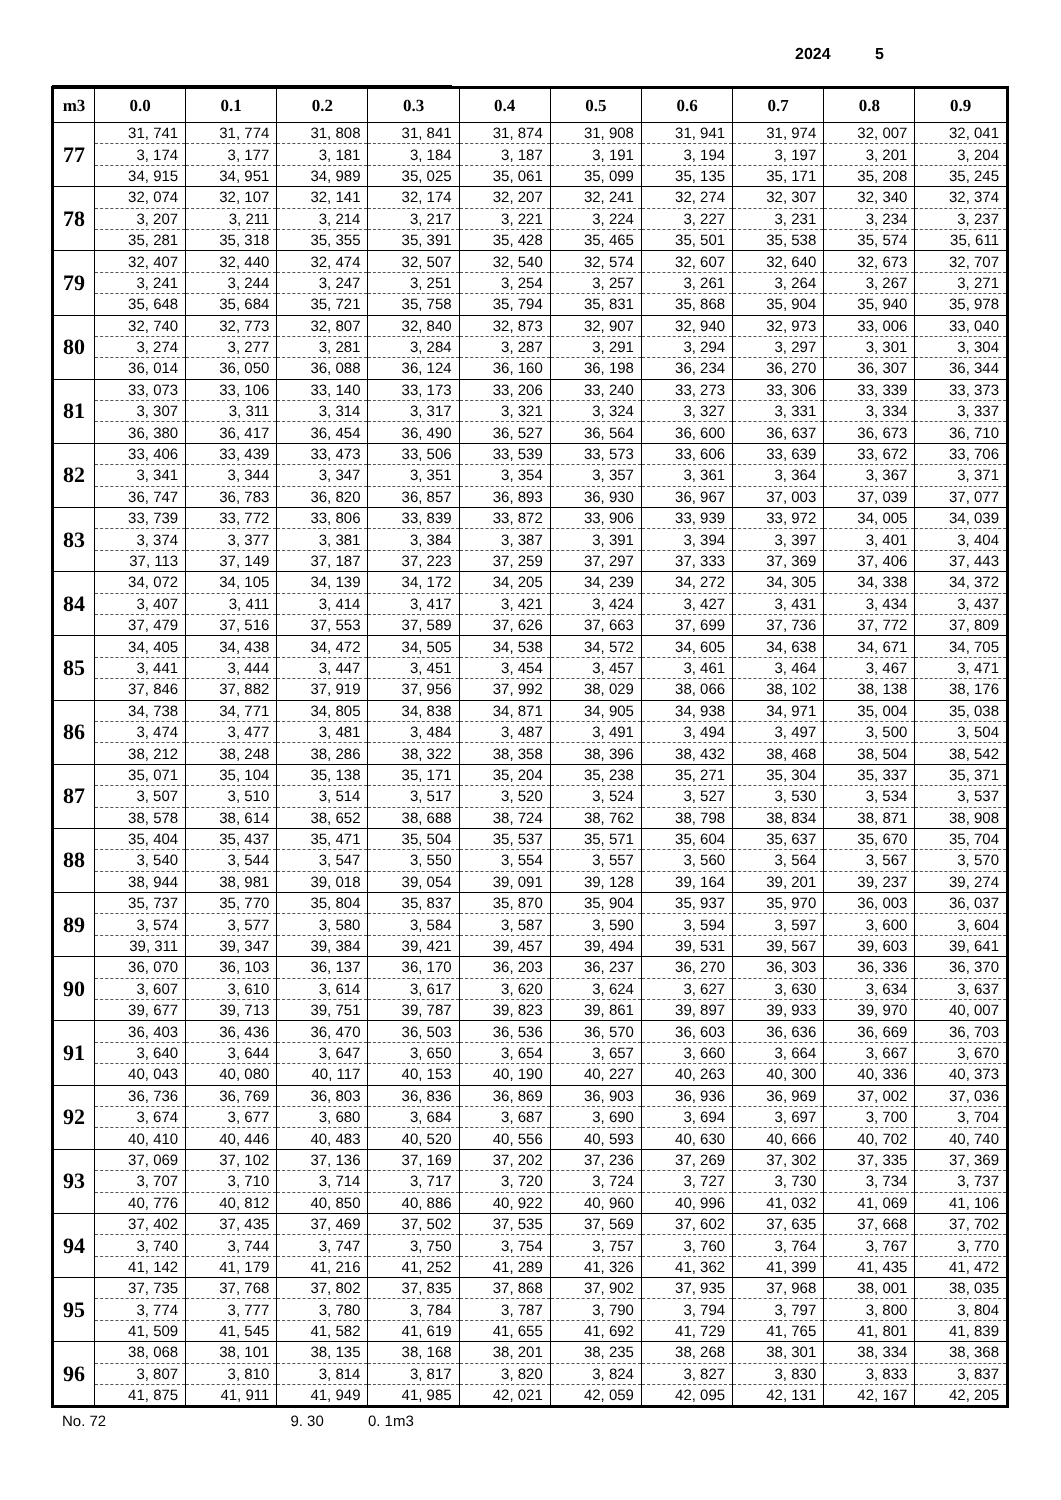2024 5
| m3 | 0.0 | 0.1 | 0.2 | 0.3 | 0.4 | 0.5 | 0.6 | 0.7 | 0.8 | 0.9 |
| --- | --- | --- | --- | --- | --- | --- | --- | --- | --- | --- |
| 77 | 31, 741 | 31, 774 | 31, 808 | 31, 841 | 31, 874 | 31, 908 | 31, 941 | 31, 974 | 32, 007 | 32, 041 |
| | 3, 174 | 3, 177 | 3, 181 | 3, 184 | 3, 187 | 3, 191 | 3, 194 | 3, 197 | 3, 201 | 3, 204 |
| | 34, 915 | 34, 951 | 34, 989 | 35, 025 | 35, 061 | 35, 099 | 35, 135 | 35, 171 | 35, 208 | 35, 245 |
| 78 | 32, 074 | 32, 107 | 32, 141 | 32, 174 | 32, 207 | 32, 241 | 32, 274 | 32, 307 | 32, 340 | 32, 374 |
| | 3, 207 | 3, 211 | 3, 214 | 3, 217 | 3, 221 | 3, 224 | 3, 227 | 3, 231 | 3, 234 | 3, 237 |
| | 35, 281 | 35, 318 | 35, 355 | 35, 391 | 35, 428 | 35, 465 | 35, 501 | 35, 538 | 35, 574 | 35, 611 |
| 79 | 32, 407 | 32, 440 | 32, 474 | 32, 507 | 32, 540 | 32, 574 | 32, 607 | 32, 640 | 32, 673 | 32, 707 |
| | 3, 241 | 3, 244 | 3, 247 | 3, 251 | 3, 254 | 3, 257 | 3, 261 | 3, 264 | 3, 267 | 3, 271 |
| | 35, 648 | 35, 684 | 35, 721 | 35, 758 | 35, 794 | 35, 831 | 35, 868 | 35, 904 | 35, 940 | 35, 978 |
| 80 | 32, 740 | 32, 773 | 32, 807 | 32, 840 | 32, 873 | 32, 907 | 32, 940 | 32, 973 | 33, 006 | 33, 040 |
| | 3, 274 | 3, 277 | 3, 281 | 3, 284 | 3, 287 | 3, 291 | 3, 294 | 3, 297 | 3, 301 | 3, 304 |
| | 36, 014 | 36, 050 | 36, 088 | 36, 124 | 36, 160 | 36, 198 | 36, 234 | 36, 270 | 36, 307 | 36, 344 |
| 81 | 33, 073 | 33, 106 | 33, 140 | 33, 173 | 33, 206 | 33, 240 | 33, 273 | 33, 306 | 33, 339 | 33, 373 |
| | 3, 307 | 3, 311 | 3, 314 | 3, 317 | 3, 321 | 3, 324 | 3, 327 | 3, 331 | 3, 334 | 3, 337 |
| | 36, 380 | 36, 417 | 36, 454 | 36, 490 | 36, 527 | 36, 564 | 36, 600 | 36, 637 | 36, 673 | 36, 710 |
| 82 | 33, 406 | 33, 439 | 33, 473 | 33, 506 | 33, 539 | 33, 573 | 33, 606 | 33, 639 | 33, 672 | 33, 706 |
| | 3, 341 | 3, 344 | 3, 347 | 3, 351 | 3, 354 | 3, 357 | 3, 361 | 3, 364 | 3, 367 | 3, 371 |
| | 36, 747 | 36, 783 | 36, 820 | 36, 857 | 36, 893 | 36, 930 | 36, 967 | 37, 003 | 37, 039 | 37, 077 |
| 83 | 33, 739 | 33, 772 | 33, 806 | 33, 839 | 33, 872 | 33, 906 | 33, 939 | 33, 972 | 34, 005 | 34, 039 |
| | 3, 374 | 3, 377 | 3, 381 | 3, 384 | 3, 387 | 3, 391 | 3, 394 | 3, 397 | 3, 401 | 3, 404 |
| | 37, 113 | 37, 149 | 37, 187 | 37, 223 | 37, 259 | 37, 297 | 37, 333 | 37, 369 | 37, 406 | 37, 443 |
| 84 | 34, 072 | 34, 105 | 34, 139 | 34, 172 | 34, 205 | 34, 239 | 34, 272 | 34, 305 | 34, 338 | 34, 372 |
| | 3, 407 | 3, 411 | 3, 414 | 3, 417 | 3, 421 | 3, 424 | 3, 427 | 3, 431 | 3, 434 | 3, 437 |
| | 37, 479 | 37, 516 | 37, 553 | 37, 589 | 37, 626 | 37, 663 | 37, 699 | 37, 736 | 37, 772 | 37, 809 |
| 85 | 34, 405 | 34, 438 | 34, 472 | 34, 505 | 34, 538 | 34, 572 | 34, 605 | 34, 638 | 34, 671 | 34, 705 |
| | 3, 441 | 3, 444 | 3, 447 | 3, 451 | 3, 454 | 3, 457 | 3, 461 | 3, 464 | 3, 467 | 3, 471 |
| | 37, 846 | 37, 882 | 37, 919 | 37, 956 | 37, 992 | 38, 029 | 38, 066 | 38, 102 | 38, 138 | 38, 176 |
| 86 | 34, 738 | 34, 771 | 34, 805 | 34, 838 | 34, 871 | 34, 905 | 34, 938 | 34, 971 | 35, 004 | 35, 038 |
| | 3, 474 | 3, 477 | 3, 481 | 3, 484 | 3, 487 | 3, 491 | 3, 494 | 3, 497 | 3, 500 | 3, 504 |
| | 38, 212 | 38, 248 | 38, 286 | 38, 322 | 38, 358 | 38, 396 | 38, 432 | 38, 468 | 38, 504 | 38, 542 |
| 87 | 35, 071 | 35, 104 | 35, 138 | 35, 171 | 35, 204 | 35, 238 | 35, 271 | 35, 304 | 35, 337 | 35, 371 |
| | 3, 507 | 3, 510 | 3, 514 | 3, 517 | 3, 520 | 3, 524 | 3, 527 | 3, 530 | 3, 534 | 3, 537 |
| | 38, 578 | 38, 614 | 38, 652 | 38, 688 | 38, 724 | 38, 762 | 38, 798 | 38, 834 | 38, 871 | 38, 908 |
| 88 | 35, 404 | 35, 437 | 35, 471 | 35, 504 | 35, 537 | 35, 571 | 35, 604 | 35, 637 | 35, 670 | 35, 704 |
| | 3, 540 | 3, 544 | 3, 547 | 3, 550 | 3, 554 | 3, 557 | 3, 560 | 3, 564 | 3, 567 | 3, 570 |
| | 38, 944 | 38, 981 | 39, 018 | 39, 054 | 39, 091 | 39, 128 | 39, 164 | 39, 201 | 39, 237 | 39, 274 |
| 89 | 35, 737 | 35, 770 | 35, 804 | 35, 837 | 35, 870 | 35, 904 | 35, 937 | 35, 970 | 36, 003 | 36, 037 |
| | 3, 574 | 3, 577 | 3, 580 | 3, 584 | 3, 587 | 3, 590 | 3, 594 | 3, 597 | 3, 600 | 3, 604 |
| | 39, 311 | 39, 347 | 39, 384 | 39, 421 | 39, 457 | 39, 494 | 39, 531 | 39, 567 | 39, 603 | 39, 641 |
| 90 | 36, 070 | 36, 103 | 36, 137 | 36, 170 | 36, 203 | 36, 237 | 36, 270 | 36, 303 | 36, 336 | 36, 370 |
| | 3, 607 | 3, 610 | 3, 614 | 3, 617 | 3, 620 | 3, 624 | 3, 627 | 3, 630 | 3, 634 | 3, 637 |
| | 39, 677 | 39, 713 | 39, 751 | 39, 787 | 39, 823 | 39, 861 | 39, 897 | 39, 933 | 39, 970 | 40, 007 |
| 91 | 36, 403 | 36, 436 | 36, 470 | 36, 503 | 36, 536 | 36, 570 | 36, 603 | 36, 636 | 36, 669 | 36, 703 |
| | 3, 640 | 3, 644 | 3, 647 | 3, 650 | 3, 654 | 3, 657 | 3, 660 | 3, 664 | 3, 667 | 3, 670 |
| | 40, 043 | 40, 080 | 40, 117 | 40, 153 | 40, 190 | 40, 227 | 40, 263 | 40, 300 | 40, 336 | 40, 373 |
| 92 | 36, 736 | 36, 769 | 36, 803 | 36, 836 | 36, 869 | 36, 903 | 36, 936 | 36, 969 | 37, 002 | 37, 036 |
| | 3, 674 | 3, 677 | 3, 680 | 3, 684 | 3, 687 | 3, 690 | 3, 694 | 3, 697 | 3, 700 | 3, 704 |
| | 40, 410 | 40, 446 | 40, 483 | 40, 520 | 40, 556 | 40, 593 | 40, 630 | 40, 666 | 40, 702 | 40, 740 |
| 93 | 37, 069 | 37, 102 | 37, 136 | 37, 169 | 37, 202 | 37, 236 | 37, 269 | 37, 302 | 37, 335 | 37, 369 |
| | 3, 707 | 3, 710 | 3, 714 | 3, 717 | 3, 720 | 3, 724 | 3, 727 | 3, 730 | 3, 734 | 3, 737 |
| | 40, 776 | 40, 812 | 40, 850 | 40, 886 | 40, 922 | 40, 960 | 40, 996 | 41, 032 | 41, 069 | 41, 106 |
| 94 | 37, 402 | 37, 435 | 37, 469 | 37, 502 | 37, 535 | 37, 569 | 37, 602 | 37, 635 | 37, 668 | 37, 702 |
| | 3, 740 | 3, 744 | 3, 747 | 3, 750 | 3, 754 | 3, 757 | 3, 760 | 3, 764 | 3, 767 | 3, 770 |
| | 41, 142 | 41, 179 | 41, 216 | 41, 252 | 41, 289 | 41, 326 | 41, 362 | 41, 399 | 41, 435 | 41, 472 |
| 95 | 37, 735 | 37, 768 | 37, 802 | 37, 835 | 37, 868 | 37, 902 | 37, 935 | 37, 968 | 38, 001 | 38, 035 |
| | 3, 774 | 3, 777 | 3, 780 | 3, 784 | 3, 787 | 3, 790 | 3, 794 | 3, 797 | 3, 800 | 3, 804 |
| | 41, 509 | 41, 545 | 41, 582 | 41, 619 | 41, 655 | 41, 692 | 41, 729 | 41, 765 | 41, 801 | 41, 839 |
| 96 | 38, 068 | 38, 101 | 38, 135 | 38, 168 | 38, 201 | 38, 235 | 38, 268 | 38, 301 | 38, 334 | 38, 368 |
| | 3, 807 | 3, 810 | 3, 814 | 3, 817 | 3, 820 | 3, 824 | 3, 827 | 3, 830 | 3, 833 | 3, 837 |
| | 41, 875 | 41, 911 | 41, 949 | 41, 985 | 42, 021 | 42, 059 | 42, 095 | 42, 131 | 42, 167 | 42, 205 |
No. 72 9. 30 0. 1m3